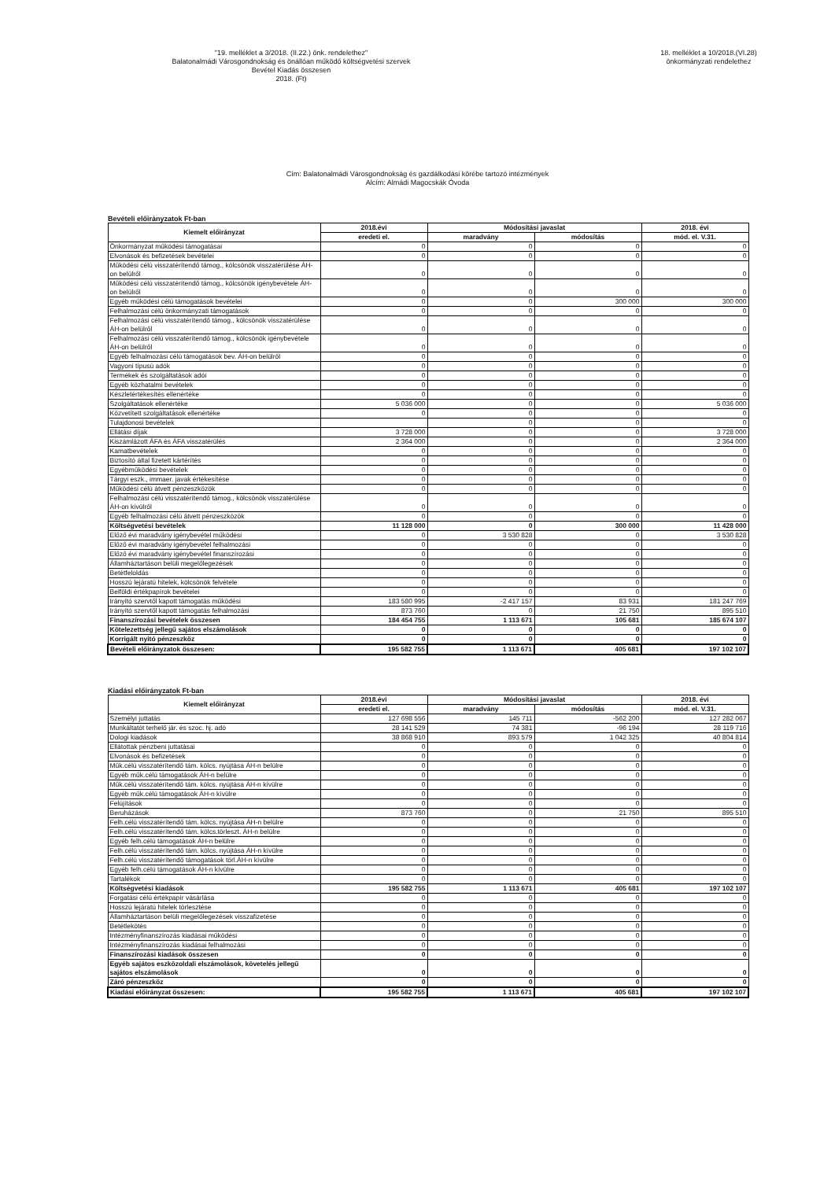"19. melléklet a 3/2018. (II.22.) önk. rendelethez"
Balatonalmádi Városgondnokság és önállóan működő költségvetési szervek
Bevétel Kiadás összesen
2018. (Ft)
18. melléklet a 10/2018.(VI.28)
önkormányzati rendelethez
Cím: Balatonalmádi Városgondnokság és gazdálkodási körébe tartozó intézmények
Alcím: Almádi Magocskák Óvoda
Bevételi előirányzatok Ft-ban
| Kiemelt előirányzat | 2018.évi | Módosítási javaslat | | 2018. évi |
| --- | --- | --- | --- | --- |
| | eredeti el. | maradvány | módosítás | mód. el. V.31. |
| Önkormányzat működési támogatásai | 0 | 0 | 0 | 0 |
| Elvonások és befizetések bevételei | 0 | 0 | 0 | 0 |
| Működési célú visszatérítendő támog., kölcsönök visszatérülése ÁH-on belülről | 0 | 0 | 0 | 0 |
| Működési célú visszatérítendő támog., kölcsönök igénybevétele ÁH-on belülről | 0 | 0 | 0 | 0 |
| Egyéb működési célú támogatások bevételei | 0 | 0 | 300 000 | 300 000 |
| Felhalmozási célú önkormányzati támogatások | 0 | 0 | 0 | 0 |
| Felhalmozási célú visszatérítendő támog., kölcsönök visszatérülése ÁH-on belülről | 0 | 0 | 0 | 0 |
| Felhalmozási célú visszatérítendő támog., kölcsönök igénybevétele ÁH-on belülről | 0 | 0 | 0 | 0 |
| Egyéb felhalmozási célú támogatások bev. ÁH-on belülről | 0 | 0 | 0 | 0 |
| Vagyoni típusú adók | 0 | 0 | 0 | 0 |
| Termékek és szolgáltatások adói | 0 | 0 | 0 | 0 |
| Egyéb közhatalmi bevételek | 0 | 0 | 0 | 0 |
| Készletértékesítés ellenértéke | 0 | 0 | 0 | 0 |
| Szolgáltatások ellenértéke | 5 036 000 | 0 | 0 | 5 036 000 |
| Közvetített szolgáltatások ellenértéke | 0 | 0 | 0 | 0 |
| Tulajdonosi bevételek | | 0 | 0 | 0 |
| Ellátási díjak | 3 728 000 | 0 | 0 | 3 728 000 |
| Kiszámlázott ÁFA és ÁFA visszatérülés | 2 364 000 | 0 | 0 | 2 364 000 |
| Kamatbevételek | 0 | 0 | 0 | 0 |
| Biztosító által fizetett kártérítés | 0 | 0 | 0 | 0 |
| Egyébműködési bevételek | 0 | 0 | 0 | 0 |
| Tárgyi eszk., immaer. javak értékesítése | 0 | 0 | 0 | 0 |
| Működési célú átvett pénzeszközök | 0 | 0 | 0 | 0 |
| Felhalmozási célú visszatérítendő támog., kölcsönök visszatérülése ÁH-on kívülről | 0 | 0 | 0 | 0 |
| Egyéb felhalmozási célú átvett pénzeszközök | 0 | 0 | 0 | 0 |
| Költségvetési bevételek | 11 128 000 | 0 | 300 000 | 11 428 000 |
| Előző évi maradvány igénybevétel működési | 0 | 3 530 828 | 0 | 3 530 828 |
| Előző évi maradvány igénybevétel felhalmozási | 0 | 0 | 0 | 0 |
| Előző évi maradvány igénybevétel finanszírozási | 0 | 0 | 0 | 0 |
| Államháztartáson belüli megelőlegezések | 0 | 0 | 0 | 0 |
| Betétfeloldás | 0 | 0 | 0 | 0 |
| Hosszú lejáratú hitelek, kölcsönök felvétele | 0 | 0 | 0 | 0 |
| Belföldi értékpapírok bevételei | 0 | 0 | 0 | 0 |
| Irányító szervtől kapott támogatás működési | 183 580 995 | -2 417 157 | 83 931 | 181 247 769 |
| Irányító szervtől kapott támogatás felhalmozási | 873 760 | 0 | 21 750 | 895 510 |
| Finanszírozási bevételek összesen | 184 454 755 | 1 113 671 | 105 681 | 185 674 107 |
| Kötelezettség jellegű sajátos elszámolások | 0 | 0 | 0 | 0 |
| Korrigált nyitó pénzeszköz | 0 | 0 | 0 | 0 |
| Bevételi előirányzatok összesen: | 195 582 755 | 1 113 671 | 405 681 | 197 102 107 |
Kiadási előirányzatok Ft-ban
| Kiemelt előirányzat | 2018.évi | Módosítási javaslat | | 2018. évi |
| --- | --- | --- | --- | --- |
| | eredeti el. | maradvány | módosítás | mód. el. V.31. |
| Személyi juttatás | 127 698 556 | 145 711 | -562 200 | 127 282 067 |
| Munkáltatót terhelő jár. és szoc. hj. adó | 28 141 529 | 74 381 | -96 194 | 28 119 716 |
| Dologi kiadások | 38 868 910 | 893 579 | 1 042 325 | 40 804 814 |
| Ellátottak pénzbeni juttatásai | 0 | 0 | 0 | 0 |
| Elvonások és befizetések | 0 | 0 | 0 | 0 |
| Műk.célú visszatérítendő tám. kölcs. nyújtása ÁH-n belülre | 0 | 0 | 0 | 0 |
| Egyéb műk.célú támogatások ÁH-n belülre | 0 | 0 | 0 | 0 |
| Műk.célú visszatérítendő tám. kölcs. nyújtása ÁH-n kívülre | 0 | 0 | 0 | 0 |
| Egyéb műk.célú támogatások ÁH-n kívülre | 0 | 0 | 0 | 0 |
| Felújítások | 0 | 0 | 0 | 0 |
| Beruházások | 873 760 | 0 | 21 750 | 895 510 |
| Felh.célú visszatérítendő tám. kölcs. nyújtása ÁH-n belülre | 0 | 0 | 0 | 0 |
| Felh.célú visszatérítendő tám. kölcs.törleszt. ÁH-n belülre | 0 | 0 | 0 | 0 |
| Egyéb felh.célú támogatások ÁH-n belülre | 0 | 0 | 0 | 0 |
| Felh.célú visszatérítendő tám. kölcs. nyújtása ÁH-n kívülre | 0 | 0 | 0 | 0 |
| Felh.célú visszatérítendő támogatások törl.ÁH-n kívülre | 0 | 0 | 0 | 0 |
| Egyéb felh.célú támogatások ÁH-n kívülre | 0 | 0 | 0 | 0 |
| Tartalékok | 0 | 0 | 0 | 0 |
| Költségvetési kiadások | 195 582 755 | 1 113 671 | 405 681 | 197 102 107 |
| Forgatási célú értékpapír vásárlása | 0 | 0 | 0 | 0 |
| Hosszú lejáratú hitelek törlesztése | 0 | 0 | 0 | 0 |
| Államháztartáson belüli megelőlegezések visszafizetése | 0 | 0 | 0 | 0 |
| Betétlekötés | 0 | 0 | 0 | 0 |
| Intézményfinanszírozás kiadásai működési | 0 | 0 | 0 | 0 |
| Intézményfinanszírozás kiadásai felhalmozási | 0 | 0 | 0 | 0 |
| Finanszírozási kiadások összesen | 0 | 0 | 0 | 0 |
| Egyéb sajátos eszközoldali elszámolások, követelés jellegű sajátos elszámolások | 0 | 0 | 0 | 0 |
| Záró pénzeszköz | 0 | 0 | 0 | 0 |
| Kiadási előirányzat összesen: | 195 582 755 | 1 113 671 | 405 681 | 197 102 107 |